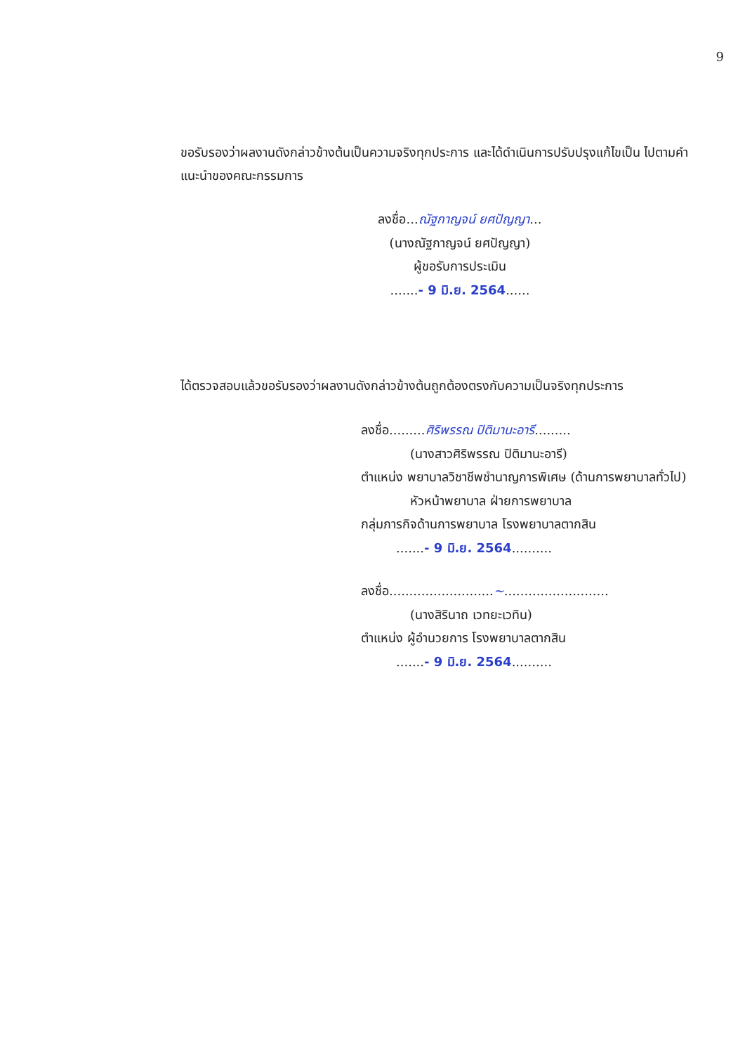9
ขอรับรองว่าผลงานดังกล่าวข้างต้นเป็นความจริงทุกประการ และได้ดำเนินการปรับปรุงแก้ไขเป็น ไปตามคำแนะนำของคณะกรรมการ
ลงชื่อ...ณัฐกาญจน์ ยศปัญญา...
(นางณัฐกาญจน์ ยศปัญญา)
ผู้ขอรับการประเมิน
.......- 9 มิ.ย. 2564......
ได้ตรวจสอบแล้วขอรับรองว่าผลงานดังกล่าวข้างต้นถูกต้องตรงกับความเป็นจริงทุกประการ
ลงชื่อ.........ศิริพรรณ ปิติมานะอารี.........
(นางสาวศิริพรรณ ปิติมานะอารี)
ตำแหน่ง พยาบาลวิชาชีพชำนาญการพิเศษ (ด้านการพยาบาลทั่วไป)
หัวหน้าพยาบาล ฝ่ายการพยาบาล
กลุ่มภารกิจด้านการพยาบาล โรงพยาบาลตากสิน
.......- 9 มิ.ย. 2564..........
ลงชื่อ..........................~..........................
(นางสิรินาถ เวทยะเวทิน)
ตำแหน่ง ผู้อำนวยการ โรงพยาบาลตากสิน
.......- 9 มิ.ย. 2564..........